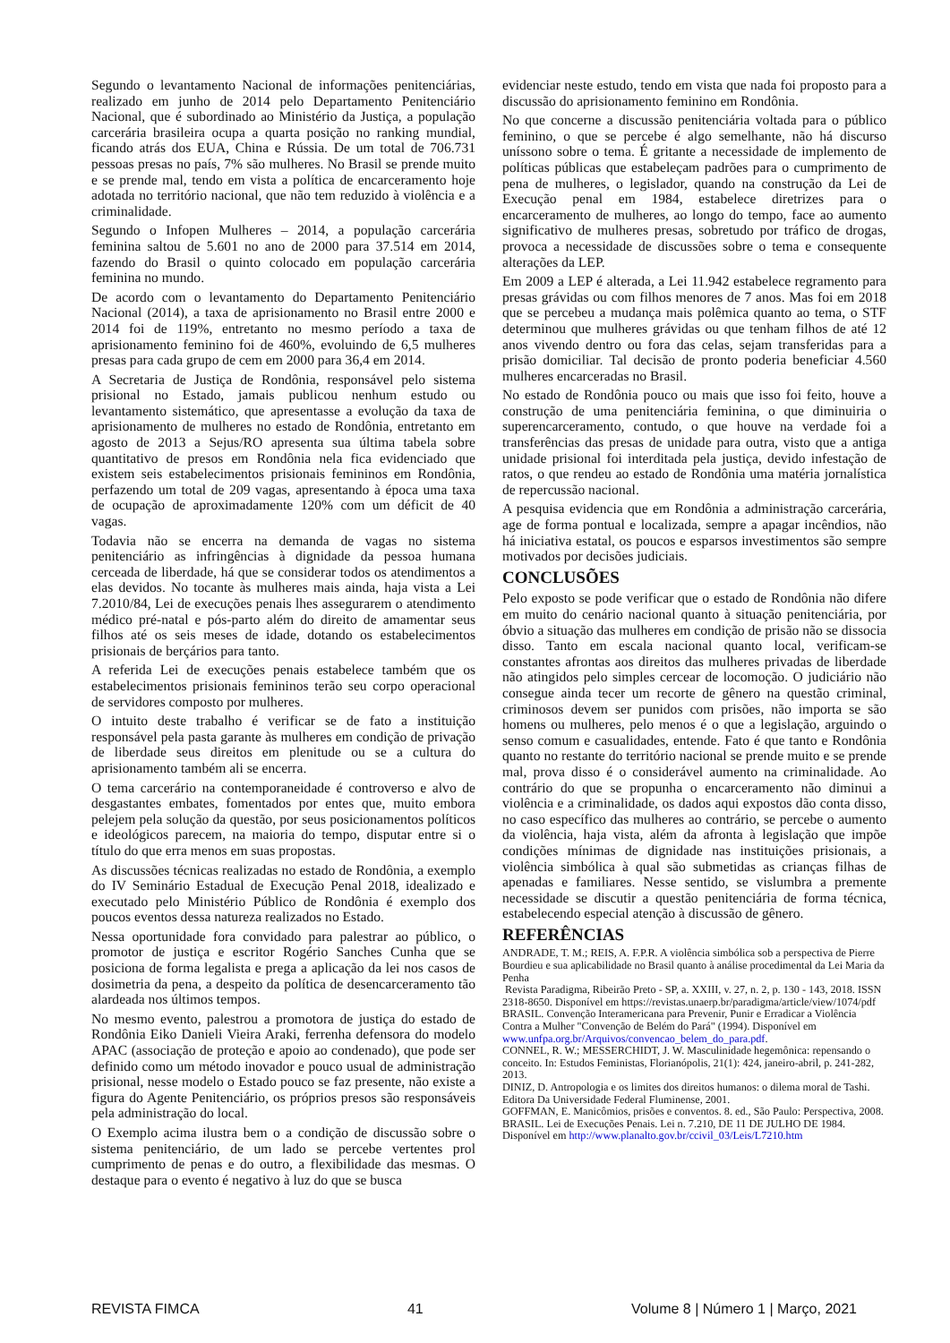Segundo o levantamento Nacional de informações penitenciárias, realizado em junho de 2014 pelo Departamento Penitenciário Nacional, que é subordinado ao Ministério da Justiça, a população carcerária brasileira ocupa a quarta posição no ranking mundial, ficando atrás dos EUA, China e Rússia. De um total de 706.731 pessoas presas no país, 7% são mulheres. No Brasil se prende muito e se prende mal, tendo em vista a política de encarceramento hoje adotada no território nacional, que não tem reduzido à violência e a criminalidade.
Segundo o Infopen Mulheres – 2014, a população carcerária feminina saltou de 5.601 no ano de 2000 para 37.514 em 2014, fazendo do Brasil o quinto colocado em população carcerária feminina no mundo.
De acordo com o levantamento do Departamento Penitenciário Nacional (2014), a taxa de aprisionamento no Brasil entre 2000 e 2014 foi de 119%, entretanto no mesmo período a taxa de aprisionamento feminino foi de 460%, evoluindo de 6,5 mulheres presas para cada grupo de cem em 2000 para 36,4 em 2014.
A Secretaria de Justiça de Rondônia, responsável pelo sistema prisional no Estado, jamais publicou nenhum estudo ou levantamento sistemático, que apresentasse a evolução da taxa de aprisionamento de mulheres no estado de Rondônia, entretanto em agosto de 2013 a Sejus/RO apresenta sua última tabela sobre quantitativo de presos em Rondônia nela fica evidenciado que existem seis estabelecimentos prisionais femininos em Rondônia, perfazendo um total de 209 vagas, apresentando à época uma taxa de ocupação de aproximadamente 120% com um déficit de 40 vagas.
Todavia não se encerra na demanda de vagas no sistema penitenciário as infringências à dignidade da pessoa humana cerceada de liberdade, há que se considerar todos os atendimentos a elas devidos. No tocante às mulheres mais ainda, haja vista a Lei 7.2010/84, Lei de execuções penais lhes assegurarem o atendimento médico pré-natal e pós-parto além do direito de amamentar seus filhos até os seis meses de idade, dotando os estabelecimentos prisionais de berçários para tanto.
A referida Lei de execuções penais estabelece também que os estabelecimentos prisionais femininos terão seu corpo operacional de servidores composto por mulheres.
O intuito deste trabalho é verificar se de fato a instituição responsável pela pasta garante às mulheres em condição de privação de liberdade seus direitos em plenitude ou se a cultura do aprisionamento também ali se encerra.
O tema carcerário na contemporaneidade é controverso e alvo de desgastantes embates, fomentados por entes que, muito embora pelejem pela solução da questão, por seus posicionamentos políticos e ideológicos parecem, na maioria do tempo, disputar entre si o título do que erra menos em suas propostas.
As discussões técnicas realizadas no estado de Rondônia, a exemplo do IV Seminário Estadual de Execução Penal 2018, idealizado e executado pelo Ministério Público de Rondônia é exemplo dos poucos eventos dessa natureza realizados no Estado.
Nessa oportunidade fora convidado para palestrar ao público, o promotor de justiça e escritor Rogério Sanches Cunha que se posiciona de forma legalista e prega a aplicação da lei nos casos de dosimetria da pena, a despeito da política de desencarceramento tão alardeada nos últimos tempos.
No mesmo evento, palestrou a promotora de justiça do estado de Rondônia Eiko Danieli Vieira Araki, ferrenha defensora do modelo APAC (associação de proteção e apoio ao condenado), que pode ser definido como um método inovador e pouco usual de administração prisional, nesse modelo o Estado pouco se faz presente, não existe a figura do Agente Penitenciário, os próprios presos são responsáveis pela administração do local.
O Exemplo acima ilustra bem o a condição de discussão sobre o sistema penitenciário, de um lado se percebe vertentes prol cumprimento de penas e do outro, a flexibilidade das mesmas. O destaque para o evento é negativo à luz do que se busca
evidenciar neste estudo, tendo em vista que nada foi proposto para a discussão do aprisionamento feminino em Rondônia.
No que concerne a discussão penitenciária voltada para o público feminino, o que se percebe é algo semelhante, não há discurso uníssono sobre o tema. É gritante a necessidade de implemento de políticas públicas que estabeleçam padrões para o cumprimento de pena de mulheres, o legislador, quando na construção da Lei de Execução penal em 1984, estabelece diretrizes para o encarceramento de mulheres, ao longo do tempo, face ao aumento significativo de mulheres presas, sobretudo por tráfico de drogas, provoca a necessidade de discussões sobre o tema e consequente alterações da LEP.
Em 2009 a LEP é alterada, a Lei 11.942 estabelece regramento para presas grávidas ou com filhos menores de 7 anos. Mas foi em 2018 que se percebeu a mudança mais polêmica quanto ao tema, o STF determinou que mulheres grávidas ou que tenham filhos de até 12 anos vivendo dentro ou fora das celas, sejam transferidas para a prisão domiciliar. Tal decisão de pronto poderia beneficiar 4.560 mulheres encarceradas no Brasil.
No estado de Rondônia pouco ou mais que isso foi feito, houve a construção de uma penitenciária feminina, o que diminuiria o superencarceramento, contudo, o que houve na verdade foi a transferências das presas de unidade para outra, visto que a antiga unidade prisional foi interditada pela justiça, devido infestação de ratos, o que rendeu ao estado de Rondônia uma matéria jornalística de repercussão nacional.
A pesquisa evidencia que em Rondônia a administração carcerária, age de forma pontual e localizada, sempre a apagar incêndios, não há iniciativa estatal, os poucos e esparsos investimentos são sempre motivados por decisões judiciais.
CONCLUSÕES
Pelo exposto se pode verificar que o estado de Rondônia não difere em muito do cenário nacional quanto à situação penitenciária, por óbvio a situação das mulheres em condição de prisão não se dissocia disso. Tanto em escala nacional quanto local, verificam-se constantes afrontas aos direitos das mulheres privadas de liberdade não atingidos pelo simples cercear de locomoção. O judiciário não consegue ainda tecer um recorte de gênero na questão criminal, criminosos devem ser punidos com prisões, não importa se são homens ou mulheres, pelo menos é o que a legislação, arguindo o senso comum e casualidades, entende. Fato é que tanto e Rondônia quanto no restante do território nacional se prende muito e se prende mal, prova disso é o considerável aumento na criminalidade. Ao contrário do que se propunha o encarceramento não diminui a violência e a criminalidade, os dados aqui expostos dão conta disso, no caso específico das mulheres ao contrário, se percebe o aumento da violência, haja vista, além da afronta à legislação que impõe condições mínimas de dignidade nas instituições prisionais, a violência simbólica à qual são submetidas as crianças filhas de apenadas e familiares. Nesse sentido, se vislumbra a premente necessidade se discutir a questão penitenciária de forma técnica, estabelecendo especial atenção à discussão de gênero.
REFERÊNCIAS
ANDRADE, T. M.; REIS, A. F.P.R. A violência simbólica sob a perspectiva de Pierre Bourdieu e sua aplicabilidade no Brasil quanto à análise procedimental da Lei Maria da Penha
Revista Paradigma, Ribeirão Preto - SP, a. XXIII, v. 27, n. 2, p. 130 - 143, 2018. ISSN 2318-8650. Disponível em https://revistas.unaerp.br/paradigma/article/view/1074/pdf
BRASIL. Convenção Interamericana para Prevenir, Punir e Erradicar a Violência Contra a Mulher "Convenção de Belém do Pará" (1994). Disponível em www.unfpa.org.br/Arquivos/convencao_belem_do_para.pdf.
CONNEL, R. W.; MESSERCHIDT, J. W. Masculinidade hegemônica: repensando o conceito. In: Estudos Feministas, Florianópolis, 21(1): 424, janeiro-abril, p. 241-282, 2013.
DINIZ, D. Antropologia e os limites dos direitos humanos: o dilema moral de Tashi. Editora Da Universidade Federal Fluminense, 2001.
GOFFMAN, E. Manicômios, prisões e conventos. 8. ed., São Paulo: Perspectiva, 2008. BRASIL. Lei de Execuções Penais. Lei n. 7.210, DE 11 DE JULHO DE 1984. Disponível em http://www.planalto.gov.br/ccivil_03/Leis/L7210.htm
REVISTA FIMCA 41 Volume 8 | Número 1 | Março, 2021